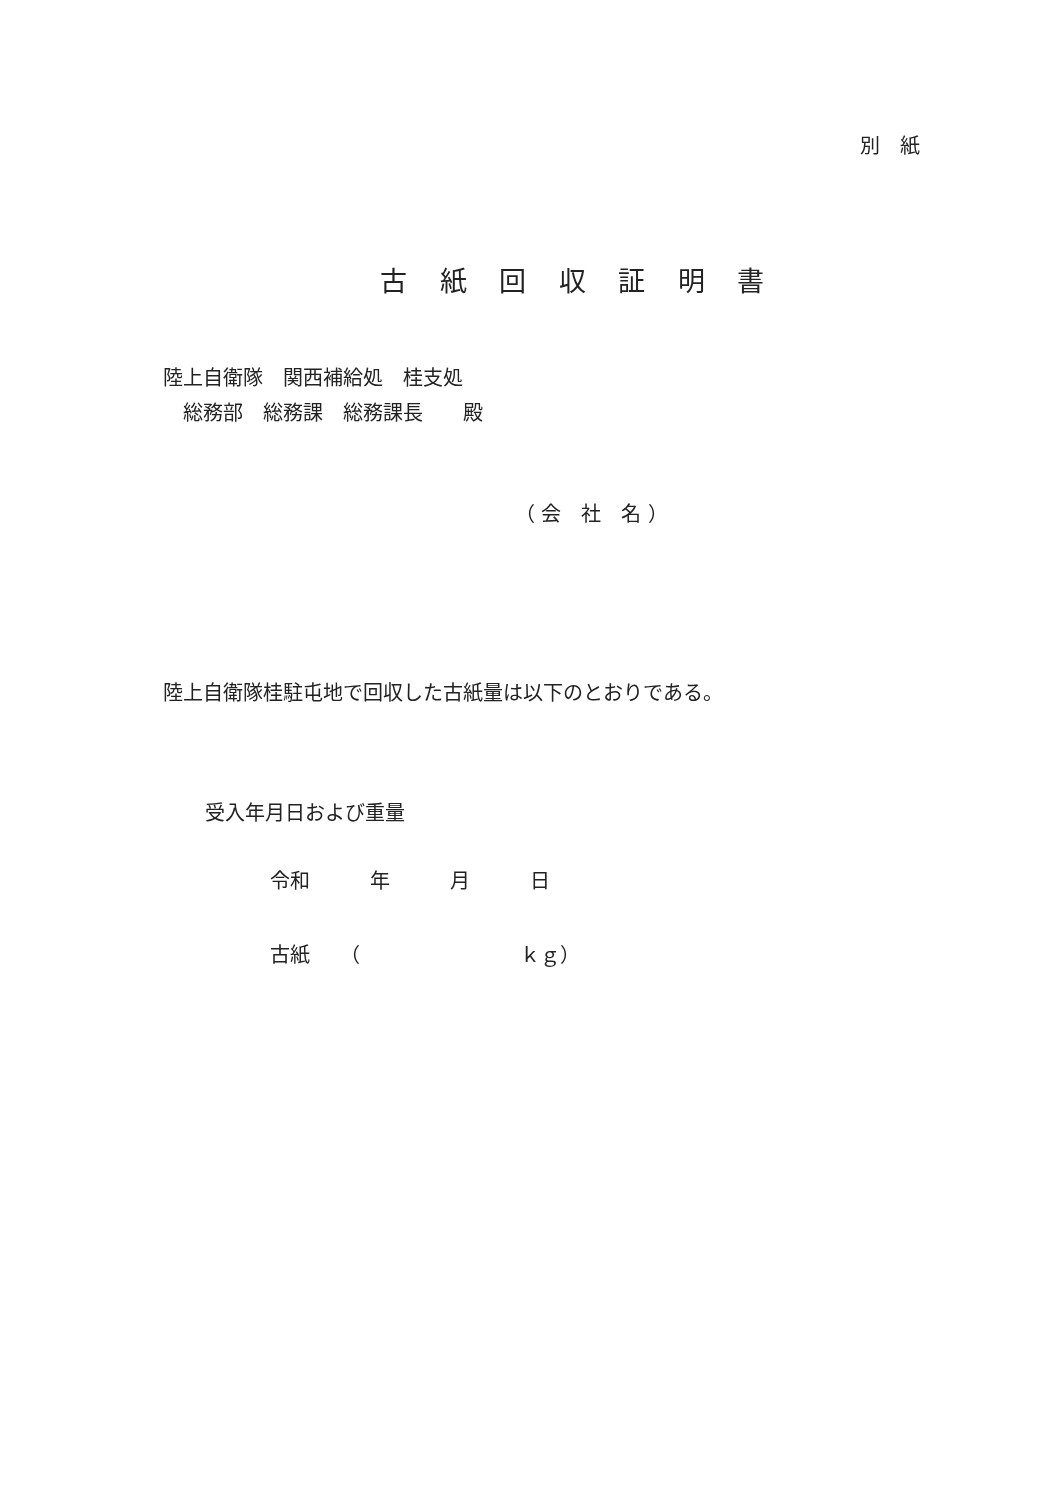別　紙
古 紙 回 収 証 明 書
陸上自衛隊　関西補給処　桂支処
総務部　総務課　総務課長　　殿
（ 会　社　名 ）
陸上自衛隊桂駐屯地で回収した古紙量は以下のとおりである。
受入年月日および重量
令和　　　年　　　月　　　日
古紙　　（　　　　　　　　ｋｇ）